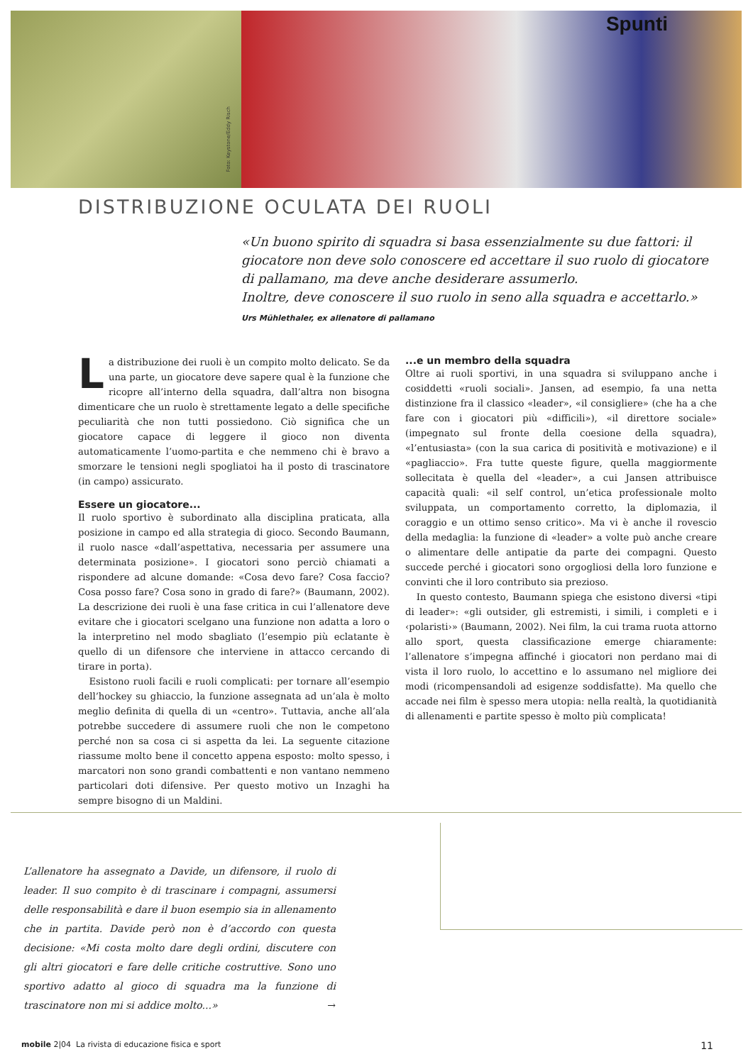Foto: Keystone/Eddy Risch
Spunti
DISTRIBUZIONE OCULATA DEI RUOLI
«Un buono spirito di squadra si basa essenzialmente su due fattori: il giocatore non deve solo conoscere ed accettare il suo ruolo di giocatore di pallamano, ma deve anche desiderare assumerlo.
Inoltre, deve conoscere il suo ruolo in seno alla squadra e accettarlo.»
Urs Mühlethaler, ex allenatore di pallamano
La distribuzione dei ruoli è un compito molto delicato. Se da una parte, un giocatore deve sapere qual è la funzione che ricopre all’interno della squadra, dall’altra non bisogna dimenticare che un ruolo è strettamente legato a delle specifiche peculiarità che non tutti possiedono. Ciò significa che un giocatore capace di leggere il gioco non diventa automaticamente l’uomo-partita e che nemmeno chi è bravo a smorzare le tensioni negli spogliatoi ha il posto di trascinatore (in campo) assicurato.
Essere un giocatore...
Il ruolo sportivo è subordinato alla disciplina praticata, alla posizione in campo ed alla strategia di gioco. Secondo Baumann, il ruolo nasce «dall’aspettativa, necessaria per assumere una determinata posizione». I giocatori sono perciò chiamati a rispondere ad alcune domande: «Cosa devo fare? Cosa faccio? Cosa posso fare? Cosa sono in grado di fare?» (Baumann, 2002). La descrizione dei ruoli è una fase critica in cui l’allenatore deve evitare che i giocatori scelgano una funzione non adatta a loro o la interpretino nel modo sbagliato (l’esempio più eclatante è quello di un difensore che interviene in attacco cercando di tirare in porta).
Esistono ruoli facili e ruoli complicati: per tornare all’esempio dell’hockey su ghiaccio, la funzione assegnata ad un’ala è molto meglio definita di quella di un «centro». Tuttavia, anche all’ala potrebbe succedere di assumere ruoli che non le competono perché non sa cosa ci si aspetta da lei. La seguente citazione riassume molto bene il concetto appena esposto: molto spesso, i marcatori non sono grandi combattenti e non vantano nemmeno particolari doti difensive. Per questo motivo un Inzaghi ha sempre bisogno di un Maldini.
...e un membro della squadra
Oltre ai ruoli sportivi, in una squadra si sviluppano anche i cosiddetti «ruoli sociali». Jansen, ad esempio, fa una netta distinzione fra il classico «leader», «il consigliere» (che ha a che fare con i giocatori più «difficili»), «il direttore sociale» (impegnato sul fronte della coesione della squadra), «l’entusiasta» (con la sua carica di positività e motivazione) e il «pagliaccio». Fra tutte queste figure, quella maggiormente sollecitata è quella del «leader», a cui Jansen attribuisce capacità quali: «il self control, un’etica professionale molto sviluppata, un comportamento corretto, la diplomazia, il coraggio e un ottimo senso critico». Ma vi è anche il rovescio della medaglia: la funzione di «leader» a volte può anche creare o alimentare delle antipatie da parte dei compagni. Questo succede perché i giocatori sono orgogliosi della loro funzione e convinti che il loro contributo sia prezioso.
In questo contesto, Baumann spiega che esistono diversi «tipi di leader»: «gli outsider, gli estremisti, i simili, i completi e i ‹polaristi›» (Baumann, 2002). Nei film, la cui trama ruota attorno allo sport, questa classificazione emerge chiaramente: l’allenatore s’impegna affinché i giocatori non perdano mai di vista il loro ruolo, lo accettino e lo assumano nel migliore dei modi (ricompensandoli ad esigenze soddisfatte). Ma quello che accade nei film è spesso mera utopia: nella realtà, la quotidianità di allenamenti e partite spesso è molto più complicata!
L’allenatore ha assegnato a Davide, un difensore, il ruolo di leader. Il suo compito è di trascinare i compagni, assumersi delle responsabilità e dare il buon esempio sia in allenamento che in partita. Davide però non è d’accordo con questa decisione: «Mi costa molto dare degli ordini, discutere con gli altri giocatori e fare delle critiche costruttive. Sono uno sportivo adatto al gioco di squadra ma la funzione di trascinatore non mi si addice molto...» →
mobile 2|04 La rivista di educazione fisica e sport 11